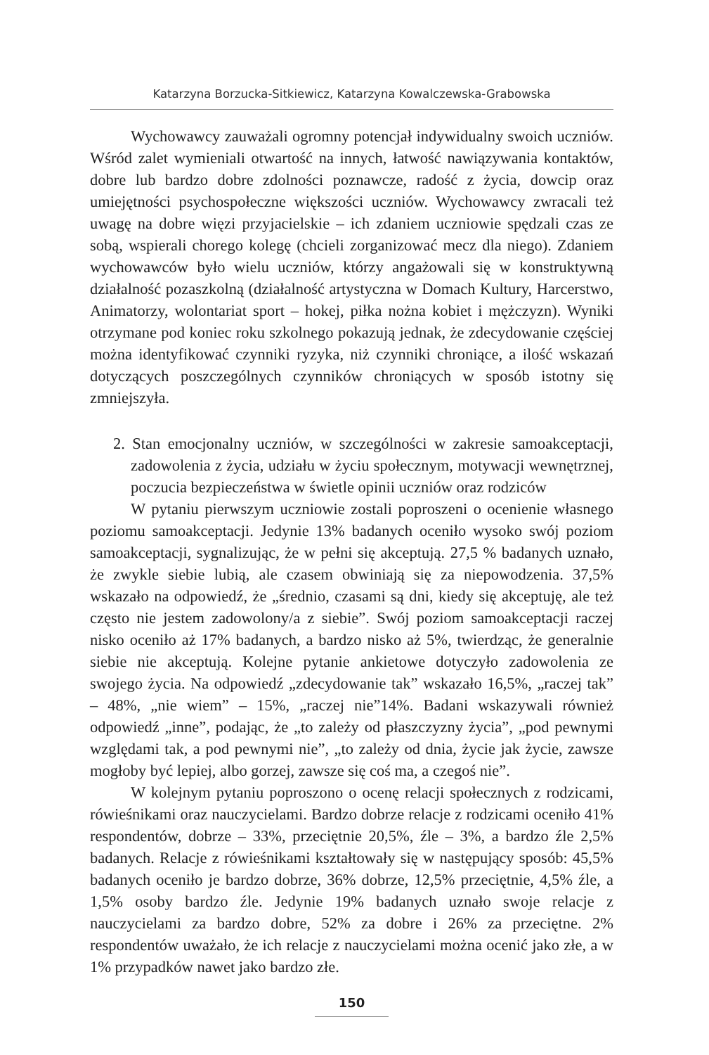Katarzyna Borzucka-Sitkiewicz, Katarzyna Kowalczewska-Grabowska
Wychowawcy zauważali ogromny potencjał indywidualny swoich uczniów. Wśród zalet wymieniali otwartość na innych, łatwość nawiązywania kontaktów, dobre lub bardzo dobre zdolności poznawcze, radość z życia, dowcip oraz umiejętności psychospołeczne większości uczniów. Wychowawcy zwracali też uwagę na dobre więzi przyjacielskie – ich zdaniem uczniowie spędzali czas ze sobą, wspierali chorego kolegę (chcieli zorganizować mecz dla niego). Zdaniem wychowawców było wielu uczniów, którzy angażowali się w konstruktywną działalność pozaszkolną (działalność artystyczna w Domach Kultury, Harcerstwo, Animatorzy, wolontariat sport – hokej, piłka nożna kobiet i mężczyzn). Wyniki otrzymane pod koniec roku szkolnego pokazują jednak, że zdecydowanie częściej można identyfikować czynniki ryzyka, niż czynniki chroniące, a ilość wskazań dotyczących poszczególnych czynników chroniących w sposób istotny się zmniejszyła.
2. Stan emocjonalny uczniów, w szczególności w zakresie samoakceptacji, zadowolenia z życia, udziału w życiu społecznym, motywacji wewnętrznej, poczucia bezpieczeństwa w świetle opinii uczniów oraz rodziców
W pytaniu pierwszym uczniowie zostali poproszeni o ocenienie własnego poziomu samoakceptacji. Jedynie 13% badanych oceniło wysoko swój poziom samoakceptacji, sygnalizując, że w pełni się akceptują. 27,5 % badanych uznało, że zwykle siebie lubią, ale czasem obwiniają się za niepowodzenia. 37,5% wskazało na odpowiedź, że „średnio, czasami są dni, kiedy się akceptuję, ale też często nie jestem zadowolony/a z siebie”. Swój poziom samoakceptacji raczej nisko oceniło aż 17% badanych, a bardzo nisko aż 5%, twierdząc, że generalnie siebie nie akceptują. Kolejne pytanie ankietowe dotyczyło zadowolenia ze swojego życia. Na odpowiedź „zdecydowanie tak” wskazało 16,5%, „raczej tak” – 48%, „nie wiem” – 15%, „raczej nie”14%. Badani wskazywali również odpowiedź „inne”, podając, że „to zależy od płaszczyzny życia”, „pod pewnymi względami tak, a pod pewnymi nie”, „to zależy od dnia, życie jak życie, zawsze mogłoby być lepiej, albo gorzej, zawsze się coś ma, a czegoś nie”.
W kolejnym pytaniu poproszono o ocenę relacji społecznych z rodzicami, rówieśnikami oraz nauczycielami. Bardzo dobrze relacje z rodzicami oceniło 41% respondentów, dobrze – 33%, przeciętnie 20,5%, źle – 3%, a bardzo źle 2,5% badanych. Relacje z rówieśnikami kształtowały się w następujący sposób: 45,5% badanych oceniło je bardzo dobrze, 36% dobrze, 12,5% przeciętnie, 4,5% źle, a 1,5% osoby bardzo źle. Jedynie 19% badanych uznało swoje relacje z nauczycielami za bardzo dobre, 52% za dobre i 26% za przeciętne. 2% respondentów uważało, że ich relacje z nauczycielami można ocenić jako złe, a w 1% przypadków nawet jako bardzo złe.
150